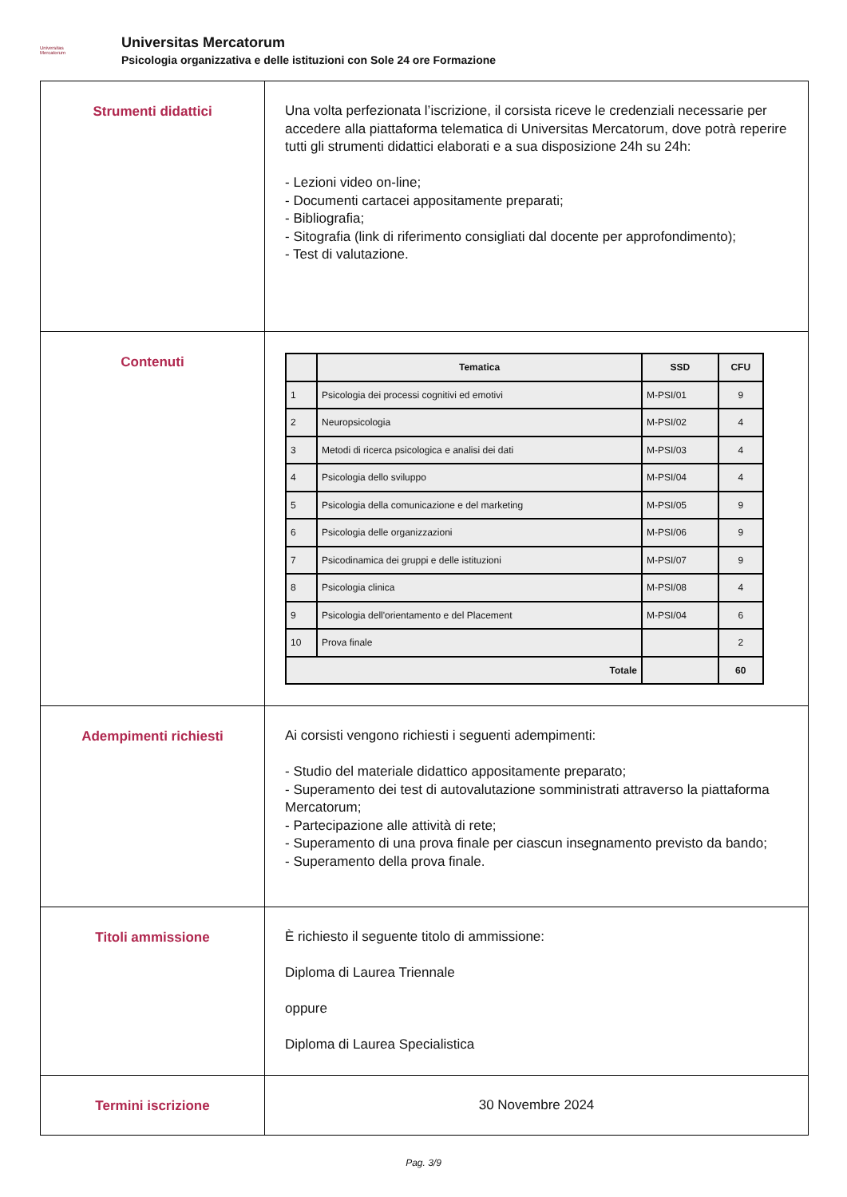Universitas
Mercatorum
Universitas Mercatorum
Psicologia organizzativa e delle istituzioni con Sole 24 ore Formazione
| Strumenti didattici | Una volta perfezionata l’iscrizione, il corsista riceve le credenziali necessarie per accedere alla piattaforma telematica di Universitas Mercatorum, dove potrà reperire tutti gli strumenti didattici elaborati e a sua disposizione 24h su 24h: - Lezioni video on-line; - Documenti cartacei appositamente preparati; - Bibliografia; - Sitografia (link di riferimento consigliati dal docente per approfondimento); - Test di valutazione. |
| Contenuti | / / Tematica / SSD / CFU / / --- / --- / --- / --- / / 1 / Psicologia dei processi cognitivi ed emotivi / M-PSI/01 / 9 / / 2 / Neuropsicologia / M-PSI/02 / 4 / / 3 / Metodi di ricerca psicologica e analisi dei dati / M-PSI/03 / 4 / / 4 / Psicologia dello sviluppo / M-PSI/04 / 4 / / 5 / Psicologia della comunicazione e del marketing / M-PSI/05 / 9 / / 6 / Psicologia delle organizzazioni / M-PSI/06 / 9 / / 7 / Psicodinamica dei gruppi e delle istituzioni / M-PSI/07 / 9 / / 8 / Psicologia clinica / M-PSI/08 / 4 / / 9 / Psicologia dell'orientamento e del Placement / M-PSI/04 / 6 / / 10 / Prova finale / / 2 / / Totale / / / 60 / |
| Adempimenti richiesti | Ai corsisti vengono richiesti i seguenti adempimenti: - Studio del materiale didattico appositamente preparato; - Superamento dei test di autovalutazione somministrati attraverso la piattaforma Mercatorum; - Partecipazione alle attività di rete; - Superamento di una prova finale per ciascun insegnamento previsto da bando; - Superamento della prova finale. |
| Titoli ammissione | È richiesto il seguente titolo di ammissione: Diploma di Laurea Triennale oppure Diploma di Laurea Specialistica |
| Termini iscrizione | 30 Novembre 2024 |
Pag. 3/9